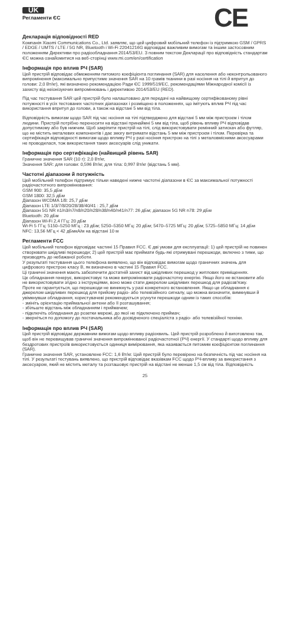UK
Регламенти ЄС
CE
Декларація відповідності RED
Компанія Xiaomi Communications Co., Ltd. заявляє, що цей цифровий мобільний телефон із підтримкою GSM / GPRS / EDGE / UMTS / LTE / 5G NR, Bluetooth і Wi-Fi 22041216G відповідає важливим вимогам та іншим застосовним положенням Директиви про радіообладнання 2014/53/EU. З повним текстом Декларації про відповідність стандартам ЄС можна ознайомитися на веб-сторінці www.mi.com/en/certification
Інформація про вплив РЧ (SAR)
Цей пристрій відповідає обмеженням питомого коефіцієнта поглинання (SAR) для населення або неконтрольованого випромінення (максимально припустиме значення SAR на 10 грамів тканини в разі носіння на тілі й впритул до голови: 2,0 Вт/кг), які визначено рекомендацією Ради ЄС 1999/519/ЕС, рекомендаціями Міжнародної комісії із захисту від неіонізуючих випромінювань і директивою 2014/53/EU (RED).
Під час тестування SAR цей пристрій було налаштовано для передачі на найвищому сертифікованому рівні потужності в усіх тестованих частотних діапазонах і розміщено в положеннях, що імітують вплив РЧ під час використання впритул до голови, а також на відстані 5 мм від тіла.
Відповідність вимогам щодо SAR під час носіння на тілі підтверджено для відстані 5 мм між пристроєм і тілом людини. Пристрій потрібно переносити на відстані принаймні 5 мм від тіла, щоб рівень впливу РЧ відповідав допустимому або був нижчим. Щоб закріпити пристрій на тілі, слід використовувати ремінний затискач або футляр, що не містить металевих компонентів і дає змогу витримати відстань 5 мм між пристроєм і тілом. Перевірка та сертифікація відповідності вимогам щодо впливу РЧ у разі носіння пристрою на тілі з металовмісними аксесуарами не проводилася, тож використання таких аксесуарів слід уникати.
Інформація про сертифікацію (найвищий рівень SAR)
Граничне значення SAR (10 г): 2,0 Вт/кг,
Значення SAR: для голови: 0,596 Вт/кг, для тіла: 0,997 Вт/кг (відстань 5 мм).
Частотні діапазони й потужність
Цей мобільний телефон підтримує тільки наведені нижче частотні діапазони в ЄС за максимальної потужності радіочастотного випромінювання:
GSM 900: 35,5 дБм
GSM 1800: 32,5 дБм
Діапазон WCDMA 1/8: 25,7 дБм
Діапазон LTE 1/3/7/8/20/28/38/40/41 : 25,7 дБм
Діапазон 5G NR n1/n3/n7/n8/n20/n28/n38/n40/n41/n77: 26 дБм; діапазон 5G NR n78: 29 дБм
Bluetooth: 20 дБм
Діапазон Wi-Fi 2,4 ГГц: 20 дБм
Wi-Fi 5 ГГц: 5150–5250 МГц : 23 дБм; 5250–5350 МГц: 20 дБм; 5470–5725 МГц: 20 дБм; 5725–5850 МГц: 14 дБм
NFC: 13,56 МГц < 42 дБмкА/м на відстані 10 м
Регламенти FCC
Цей мобільний телефон відповідає частині 15 Правил FCC. Є дві умови для експлуатації: 1) цей пристрій не повинен створювати шкідливі перешкоди; 2) цей пристрій має приймати будь-які отримувані перешкоди, включно з тими, що призводять до небажаної роботи.
У результаті тестування цього телефона виявлено, що він відповідає вимогам щодо граничних значень для цифрового пристрою класу B, як визначено в частині 15 Правил FCC.
Ці граничні значення мають забезпечити достатній захист від шкідливих перешкод у житлових приміщеннях.
Це обладнання генерує, використовує та може випромінювати радіочастотну енергію. Якщо його не встановити або не використовувати згідно з інструкціями, воно може стати джерелом шкідливих перешкод для радіозв'язку.
Проте не гарантується, що перешкоди не виникнуть у разі конкретного встановлення. Якщо це обладнання є джерелом шкідливих перешкод для прийому радіо- або телевізійного сигналу, що можна визначити, вимкнувши й увімкнувши обладнання, користувачеві рекомендується усунути перешкоди одним із таких способів:
- змініть орієнтацію приймальної антени або її розташування;
- збільште відстань між обладнанням і приймачем;
- підключіть обладнання до розетки мережі, до якої не підключено приймач;
- зверніться по допомогу до постачальника або досвідченого спеціаліста з радіо- або телевізійної техніки.
Інформація про вплив РЧ (SAR)
Цей пристрій відповідає державним вимогам щодо впливу радіохвиль. Цей пристрій розроблено й виготовлено так, щоб він не перевищував граничні значення випромінюваної радіочастотної (РЧ) енергії. У стандарті щодо впливу для бездротових пристроїв використовується одиниця вимірювання, яка називається питомим коефіцієнтом поглинання (SAR).
Граничне значення SAR, установлене FCC: 1,6 Вт/кг. Цей пристрій було перевірено на безпечність під час носіння на тілі. У результаті тестувань виявлено, що пристрій відповідає вказівкам FCC щодо РЧ-впливу за використання з аксесуаром, який не містить металу та розташовує пристрій на відстані не менше 1,5 см від тіла. Відповідність
25